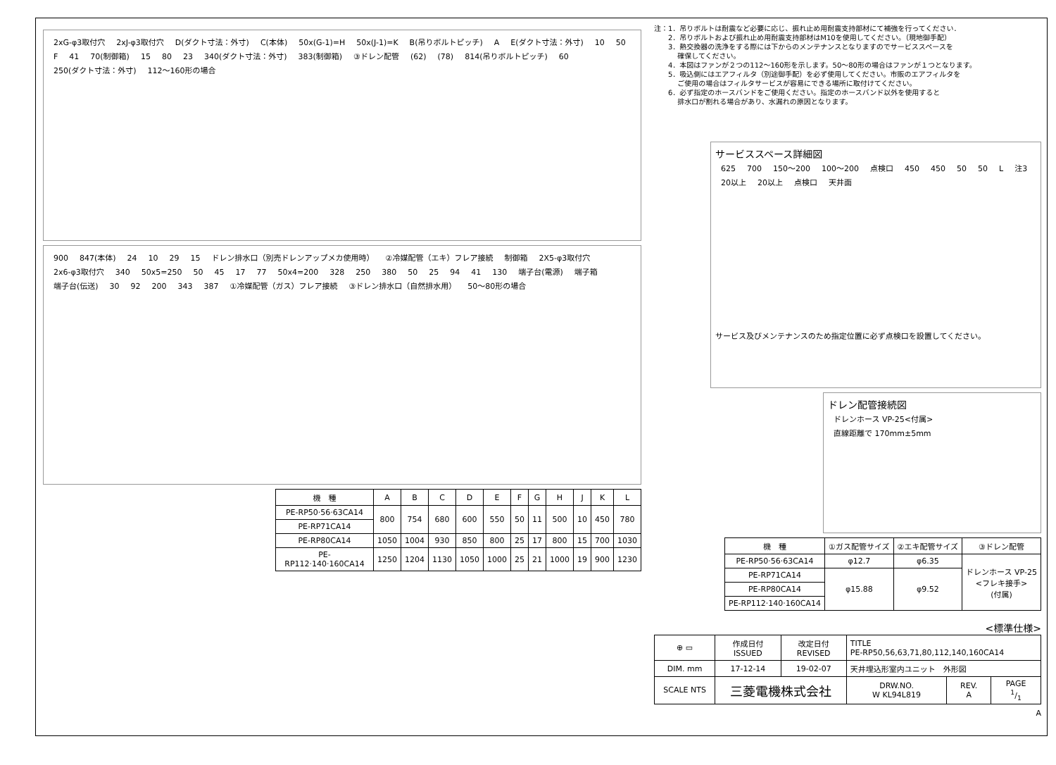2xG-φ3取付穴 2xJ-φ3取付穴 D(ダクト寸法：外寸) C(本体) 50x(G-1)=H 50x(J-1)=K B(吊りボルトピッチ) A E(ダクト寸法：外寸) 10 50 F 41 70(制御箱) 15 80 23 340(ダクト寸法：外寸) 383(制御箱) ③ドレン配管 (62) (78) 814(吊りボルトピッチ) 60 250(ダクト寸法：外寸) 112～160形の場合
900 847(本体) 24 10 29 15 ドレン排水口（別売ドレンアップメカ使用時） ②冷媒配管（エキ）フレア接続 制御箱 2X5-φ3取付穴 2x6-φ3取付穴 340 50x5=250 50 45 17 77 50x4=200 328 250 380 50 25 94 41 130 端子台(電源) 端子箱 端子台(伝送) 30 92 200 343 387 ①冷媒配管（ガス）フレア接続 ③ドレン排水口（自然排水用） 50～80形の場合
| 機 種 | A | B | C | D | E | F | G | H | J | K | L |
| --- | --- | --- | --- | --- | --- | --- | --- | --- | --- | --- | --- |
| PE-RP50·56·63CA14 | 800 | 754 | 680 | 600 | 550 | 50 | 11 | 500 | 10 | 450 | 780 |
| PE-RP71CA14 | | | | | | | | | | | |
| PE-RP80CA14 | 1050 | 1004 | 930 | 850 | 800 | 25 | 17 | 800 | 15 | 700 | 1030 |
| PE-RP112·140·160CA14 | 1250 | 1204 | 1130 | 1050 | 1000 | 25 | 21 | 1000 | 19 | 900 | 1230 |
注：1．吊りボルトは耐震など必要に応じ、振れ止め用耐震支持部材にて補強を行ってください． 　　2．吊りボルトおよび振れ止め用耐震支持部材はM10を使用してください。（現地御手配） 　　3．熱交換器の洗浄をする際には下からのメンテナンスとなりますのでサービススペースを 　　　 確保してください。 　　4．本図はファンが２つの112～160形を示します。50～80形の場合はファンが１つとなります。 　　5．吸込側にはエアフィルタ（別途御手配）を必ず使用してください。市販のエアフィルタを 　　　 ご使用の場合はフィルタサービスが容易にできる場所に取付けてください。 　　6．必ず指定のホースバンドをご使用ください。指定のホースバンド以外を使用すると 　　　 排水口が割れる場合があり、水漏れの原因となります。
サービススペース詳細図
625 700 150～200 100～200 点検口 450 450 50 50 L 注3 20以上 20以上 点検口 天井面
サービス及びメンテナンスのため指定位置に必ず点検口を設置してください。
ドレン配管接続図
ドレンホース VP-25<付属> 直線距離で 170mm±5mm
| 機 種 | ①ガス配管サイズ | ②エキ配管サイズ | ③ドレン配管 |
| --- | --- | --- | --- |
| PE-RP50·56·63CA14 | φ12.7 | φ6.35 | ドレンホース VP-25 <フレキ接手> (付属) |
| PE-RP71CA14 | φ15.88 | φ9.52 | |
| PE-RP80CA14 | | | |
| PE-RP112·140·160CA14 | | | |
<標準仕様>
| ⊕ ▭ | 作成日付 ISSUED | 改定日付 REVISED | TITLE PE-RP50,56,63,71,80,112,140,160CA14 | | |
| DIM. mm | 17-12-14 | 19-02-07 | 天井埋込形室内ユニット 外形図 | | |
| SCALE NTS | 三菱電機株式会社 | | DRW.NO. W KL94L819 | REV. A | PAGE 1/1 |
A